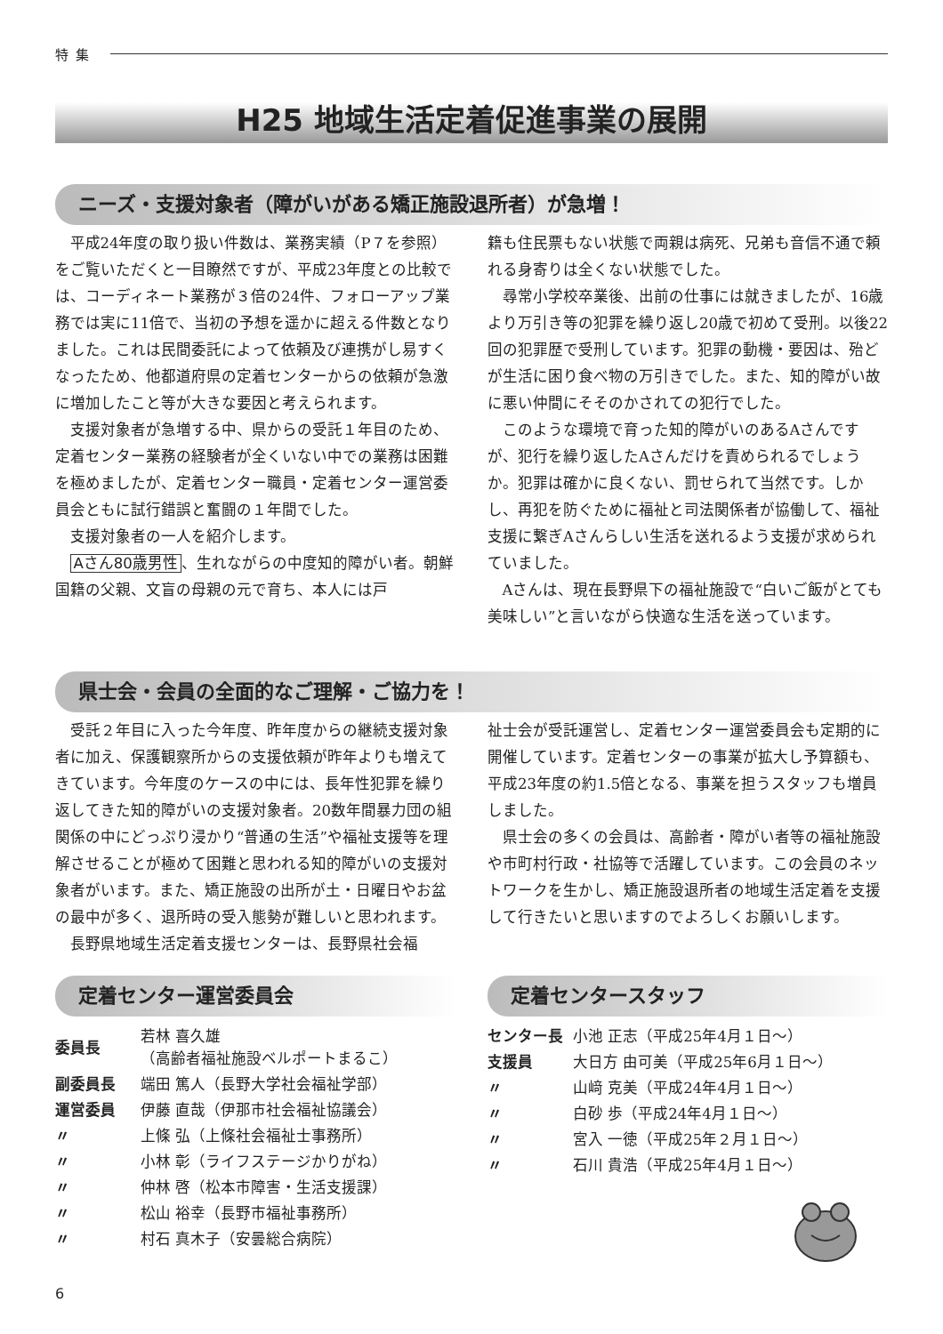特集
H25 地域生活定着促進事業の展開
ニーズ・支援対象者（障がいがある矯正施設退所者）が急増！
平成24年度の取り扱い件数は、業務実績（P７を参照）をご覧いただくと一目瞭然ですが、平成23年度との比較では、コーディネート業務が３倍の24件、フォローアップ業務では実に11倍で、当初の予想を遥かに超える件数となりました。これは民間委託によって依頼及び連携がし易すくなったため、他都道府県の定着センターからの依頼が急激に増加したこと等が大きな要因と考えられます。
支援対象者が急増する中、県からの受託１年目のため、定着センター業務の経験者が全くいない中での業務は困難を極めましたが、定着センター職員・定着センター運営委員会ともに試行錯誤と奮闘の１年間でした。
支援対象者の一人を紹介します。
Aさん80歳男性 、生れながらの中度知的障がい者。朝鮮国籍の父親、文盲の母親の元で育ち、本人には戸
籍も住民票もない状態で両親は病死、兄弟も音信不通で頼れる身寄りは全くない状態でした。
尋常小学校卒業後、出前の仕事には就きましたが、16歳より万引き等の犯罪を繰り返し20歳で初めて受刑。以後22回の犯罪歴で受刑しています。犯罪の動機・要因は、殆どが生活に困り食べ物の万引きでした。また、知的障がい故に悪い仲間にそそのかされての犯行でした。
このような環境で育った知的障がいのあるAさんですが、犯行を繰り返したAさんだけを責められるでしょうか。犯罪は確かに良くない、罰せられて当然です。しかし、再犯を防ぐために福祉と司法関係者が協働して、福祉支援に繋ぎAさんらしい生活を送れるよう支援が求められていました。
Aさんは、現在長野県下の福祉施設で“白いご飯がとても美味しい”と言いながら快適な生活を送っています。
県士会・会員の全面的なご理解・ご協力を！
受託２年目に入った今年度、昨年度からの継続支援対象者に加え、保護観察所からの支援依頼が昨年よりも増えてきています。今年度のケースの中には、長年性犯罪を繰り返してきた知的障がいの支援対象者。20数年間暴力団の組関係の中にどっぷり浸かり“普通の生活”や福祉支援等を理解させることが極めて困難と思われる知的障がいの支援対象者がいます。また、矯正施設の出所が土・日曜日やお盆の最中が多く、退所時の受入態勢が難しいと思われます。
長野県地域生活定着支援センターは、長野県社会福
祉士会が受託運営し、定着センター運営委員会も定期的に開催しています。定着センターの事業が拡大し予算額も、平成23年度の約1.5倍となる、事業を担うスタッフも増員しました。
県士会の多くの会員は、高齢者・障がい者等の福祉施設や市町村行政・社協等で活躍しています。この会員のネットワークを生かし、矯正施設退所者の地域生活定着を支援して行きたいと思いますのでよろしくお願いします。
定着センター運営委員会
| 委員長 | 若林 喜久雄 （高齢者福祉施設ベルポートまるこ） |
| 副委員長 | 端田 篤人（長野大学社会福祉学部） |
| 運営委員 | 伊藤 直哉（伊那市社会福祉協議会） |
| 〃 | 上條 弘（上條社会福祉士事務所） |
| 〃 | 小林 彰（ライフステージかりがね） |
| 〃 | 仲林 啓（松本市障害・生活支援課） |
| 〃 | 松山 裕幸（長野市福祉事務所） |
| 〃 | 村石 真木子（安曇総合病院） |
定着センタースタッフ
| センター長 | 小池 正志（平成25年4月１日〜） |
| 支援員 | 大日方 由可美（平成25年6月１日〜） |
| 〃 | 山﨑 克美（平成24年4月１日〜） |
| 〃 | 白砂 歩（平成24年4月１日〜） |
| 〃 | 宮入 一徳（平成25年２月１日〜） |
| 〃 | 石川 貴浩（平成25年4月１日〜） |
6